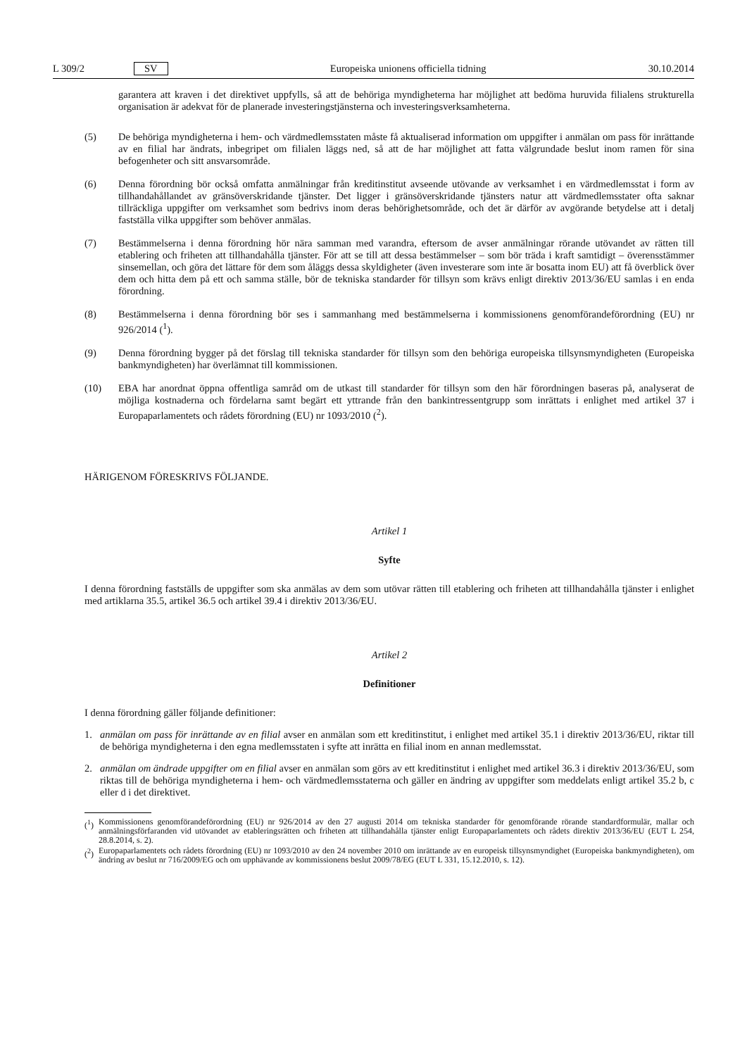L 309/2 SV
Europeiska unionens officiella tidning 30.10.2014
garantera att kraven i det direktivet uppfylls, så att de behöriga myndigheterna har möjlighet att bedöma huruvida filialens strukturella organisation är adekvat för de planerade investeringstjänsterna och investeringsverksamheterna.
(5) De behöriga myndigheterna i hem- och värdmedlemsstaten måste få aktualiserad information om uppgifter i anmälan om pass för inrättande av en filial har ändrats, inbegripet om filialen läggs ned, så att de har möjlighet att fatta välgrundade beslut inom ramen för sina befogenheter och sitt ansvarsområde.
(6) Denna förordning bör också omfatta anmälningar från kreditinstitut avseende utövande av verksamhet i en värdmedlemsstat i form av tillhandahållandet av gränsöverskridande tjänster. Det ligger i gränsöverskridande tjänsters natur att värdmedlemsstater ofta saknar tillräckliga uppgifter om verksamhet som bedrivs inom deras behörighetsområde, och det är därför av avgörande betydelse att i detalj fastställa vilka uppgifter som behöver anmälas.
(7) Bestämmelserna i denna förordning hör nära samman med varandra, eftersom de avser anmälningar rörande utövandet av rätten till etablering och friheten att tillhandahålla tjänster. För att se till att dessa bestämmelser – som bör träda i kraft samtidigt – överensstämmer sinsemellan, och göra det lättare för dem som åläggs dessa skyldigheter (även investerare som inte är bosatta inom EU) att få överblick över dem och hitta dem på ett och samma ställe, bör de tekniska standarder för tillsyn som krävs enligt direktiv 2013/36/EU samlas i en enda förordning.
(8) Bestämmelserna i denna förordning bör ses i sammanhang med bestämmelserna i kommissionens genomförandeförordning (EU) nr 926/2014 (<sup>1</sup>).
(9) Denna förordning bygger på det förslag till tekniska standarder för tillsyn som den behöriga europeiska tillsynsmyndigheten (Europeiska bankmyndigheten) har överlämnat till kommissionen.
(10) EBA har anordnat öppna offentliga samråd om de utkast till standarder för tillsyn som den här förordningen baseras på, analyserat de möjliga kostnaderna och fördelarna samt begärt ett yttrande från den bankintressentgrupp som inrättats i enlighet med artikel 37 i Europaparlamentets och rådets förordning (EU) nr 1093/2010 (<sup>2</sup>).
HÄRIGENOM FÖRESKRIVS FÖLJANDE.
Artikel 1
Syfte
I denna förordning fastställs de uppgifter som ska anmälas av dem som utövar rätten till etablering och friheten att tillhandahålla tjänster i enlighet med artiklarna 35.5, artikel 36.5 och artikel 39.4 i direktiv 2013/36/EU.
Artikel 2
Definitioner
I denna förordning gäller följande definitioner:
1. anmälan om pass för inrättande av en filial avser en anmälan som ett kreditinstitut, i enlighet med artikel 35.1 i direktiv 2013/36/EU, riktar till de behöriga myndigheterna i den egna medlemsstaten i syfte att inrätta en filial inom en annan medlemsstat.
2. anmälan om ändrade uppgifter om en filial avser en anmälan som görs av ett kreditinstitut i enlighet med artikel 36.3 i direktiv 2013/36/EU, som riktas till de behöriga myndigheterna i hem- och värdmedlemsstaterna och gäller en ändring av uppgifter som meddelats enligt artikel 35.2 b, c eller d i det direktivet.
(<sup>1</sup>)
Kommissionens genomförandeförordning (EU) nr 926/2014 av den 27 augusti 2014 om tekniska standarder för genomförande rörande standardformulär, mallar och anmälningsförfaranden vid utövandet av etableringsrätten och friheten att tillhandahålla tjänster enligt Europaparlamentets och rådets direktiv 2013/36/EU (EUT L 254, 28.8.2014, s. 2).
(<sup>2</sup>)
Europaparlamentets och rådets förordning (EU) nr 1093/2010 av den 24 november 2010 om inrättande av en europeisk tillsynsmyndighet (Europeiska bankmyndigheten), om ändring av beslut nr 716/2009/EG och om upphävande av kommissionens beslut 2009/78/EG (EUT L 331, 15.12.2010, s. 12).